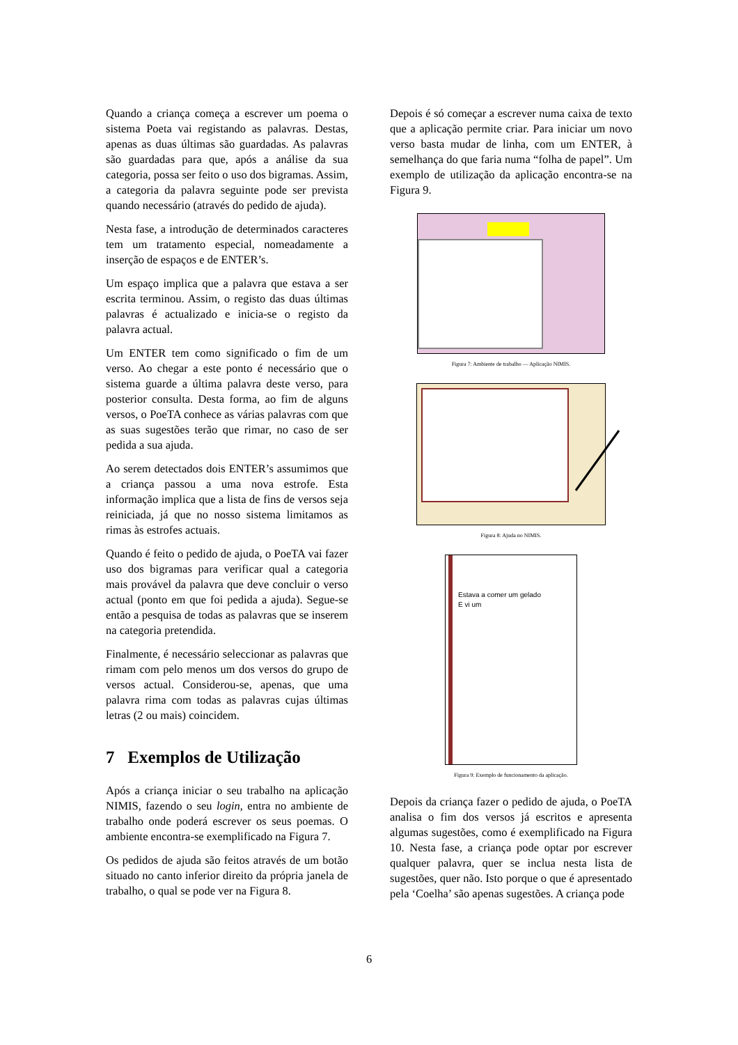Quando a criança começa a escrever um poema o sistema Poeta vai registando as palavras. Destas, apenas as duas últimas são guardadas. As palavras são guardadas para que, após a análise da sua categoria, possa ser feito o uso dos bigramas. Assim, a categoria da palavra seguinte pode ser prevista quando necessário (através do pedido de ajuda).
Nesta fase, a introdução de determinados caracteres tem um tratamento especial, nomeadamente a inserção de espaços e de ENTER’s.
Um espaço implica que a palavra que estava a ser escrita terminou. Assim, o registo das duas últimas palavras é actualizado e inicia-se o registo da palavra actual.
Um ENTER tem como significado o fim de um verso. Ao chegar a este ponto é necessário que o sistema guarde a última palavra deste verso, para posterior consulta. Desta forma, ao fim de alguns versos, o PoeTA conhece as várias palavras com que as suas sugestões terão que rimar, no caso de ser pedida a sua ajuda.
Ao serem detectados dois ENTER’s assumimos que a criança passou a uma nova estrofe. Esta informação implica que a lista de fins de versos seja reiniciada, já que no nosso sistema limitamos as rimas às estrofes actuais.
Quando é feito o pedido de ajuda, o PoeTA vai fazer uso dos bigramas para verificar qual a categoria mais provável da palavra que deve concluir o verso actual (ponto em que foi pedida a ajuda). Segue-se então a pesquisa de todas as palavras que se inserem na categoria pretendida.
Finalmente, é necessário seleccionar as palavras que rimam com pelo menos um dos versos do grupo de versos actual. Considerou-se, apenas, que uma palavra rima com todas as palavras cujas últimas letras (2 ou mais) coincidem.
7 Exemplos de Utilização
Após a criança iniciar o seu trabalho na aplicação NIMIS, fazendo o seu login, entra no ambiente de trabalho onde poderá escrever os seus poemas. O ambiente encontra-se exemplificado na Figura 7.
Os pedidos de ajuda são feitos através de um botão situado no canto inferior direito da própria janela de trabalho, o qual se pode ver na Figura 8.
Depois é só começar a escrever numa caixa de texto que a aplicação permite criar. Para iniciar um novo verso basta mudar de linha, com um ENTER, à semelhança do que faria numa “folha de papel”. Um exemplo de utilização da aplicação encontra-se na Figura 9.
Figura 7: Ambiente de trabalho — Aplicação NIMIS.
Figura 8: Ajuda no NIMIS.
Estava a comer um gelado
E vi um
Figura 9: Exemplo de funcionamento da aplicação.
Depois da criança fazer o pedido de ajuda, o PoeTA analisa o fim dos versos já escritos e apresenta algumas sugestões, como é exemplificado na Figura 10. Nesta fase, a criança pode optar por escrever qualquer palavra, quer se inclua nesta lista de sugestões, quer não. Isto porque o que é apresentado pela ‘Coelha’ são apenas sugestões. A criança pode
6